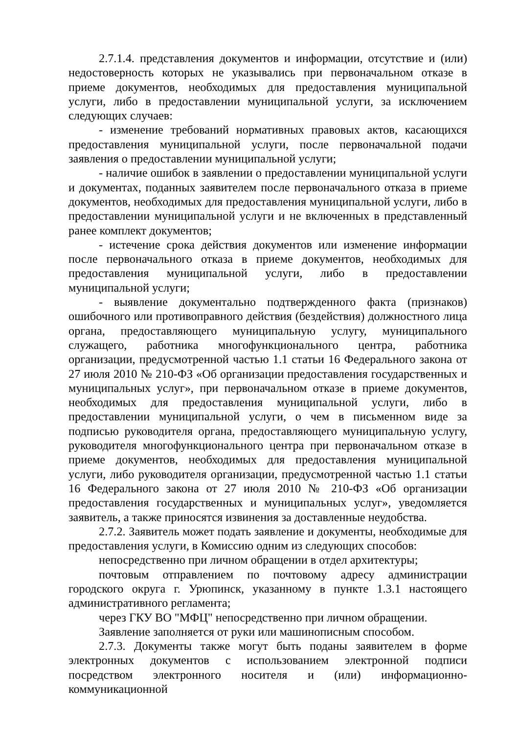2.7.1.4. представления документов и информации, отсутствие и (или) недостоверность которых не указывались при первоначальном отказе в приеме документов, необходимых для предоставления муниципальной услуги, либо в предоставлении муниципальной услуги, за исключением следующих случаев:
- изменение требований нормативных правовых актов, касающихся предоставления муниципальной услуги, после первоначальной подачи заявления о предоставлении муниципальной услуги;
- наличие ошибок в заявлении о предоставлении муниципальной услуги и документах, поданных заявителем после первоначального отказа в приеме документов, необходимых для предоставления муниципальной услуги, либо в предоставлении муниципальной услуги и не включенных в представленный ранее комплект документов;
- истечение срока действия документов или изменение информации после первоначального отказа в приеме документов, необходимых для предоставления муниципальной услуги, либо в предоставлении муниципальной услуги;
- выявление документально подтвержденного факта (признаков) ошибочного или противоправного действия (бездействия) должностного лица органа, предоставляющего муниципальную услугу, муниципального служащего, работника многофункционального центра, работника организации, предусмотренной частью 1.1 статьи 16 Федерального закона от 27 июля 2010 № 210-ФЗ «Об организации предоставления государственных и муниципальных услуг», при первоначальном отказе в приеме документов, необходимых для предоставления муниципальной услуги, либо в предоставлении муниципальной услуги, о чем в письменном виде за подписью руководителя органа, предоставляющего муниципальную услугу, руководителя многофункционального центра при первоначальном отказе в приеме документов, необходимых для предоставления муниципальной услуги, либо руководителя организации, предусмотренной частью 1.1 статьи 16 Федерального закона от 27 июля 2010 № 210-ФЗ «Об организации предоставления государственных и муниципальных услуг», уведомляется заявитель, а также приносятся извинения за доставленные неудобства.
2.7.2. Заявитель может подать заявление и документы, необходимые для предоставления услуги, в Комиссию одним из следующих способов:
непосредственно при личном обращении в отдел архитектуры;
почтовым отправлением по почтовому адресу администрации городского округа г. Урюпинск, указанному в пункте 1.3.1 настоящего административного регламента;
через ГКУ ВО "МФЦ" непосредственно при личном обращении.
Заявление заполняется от руки или машинописным способом.
2.7.3. Документы также могут быть поданы заявителем в форме электронных документов с использованием электронной подписи посредством электронного носителя и (или) информационно-коммуникационной